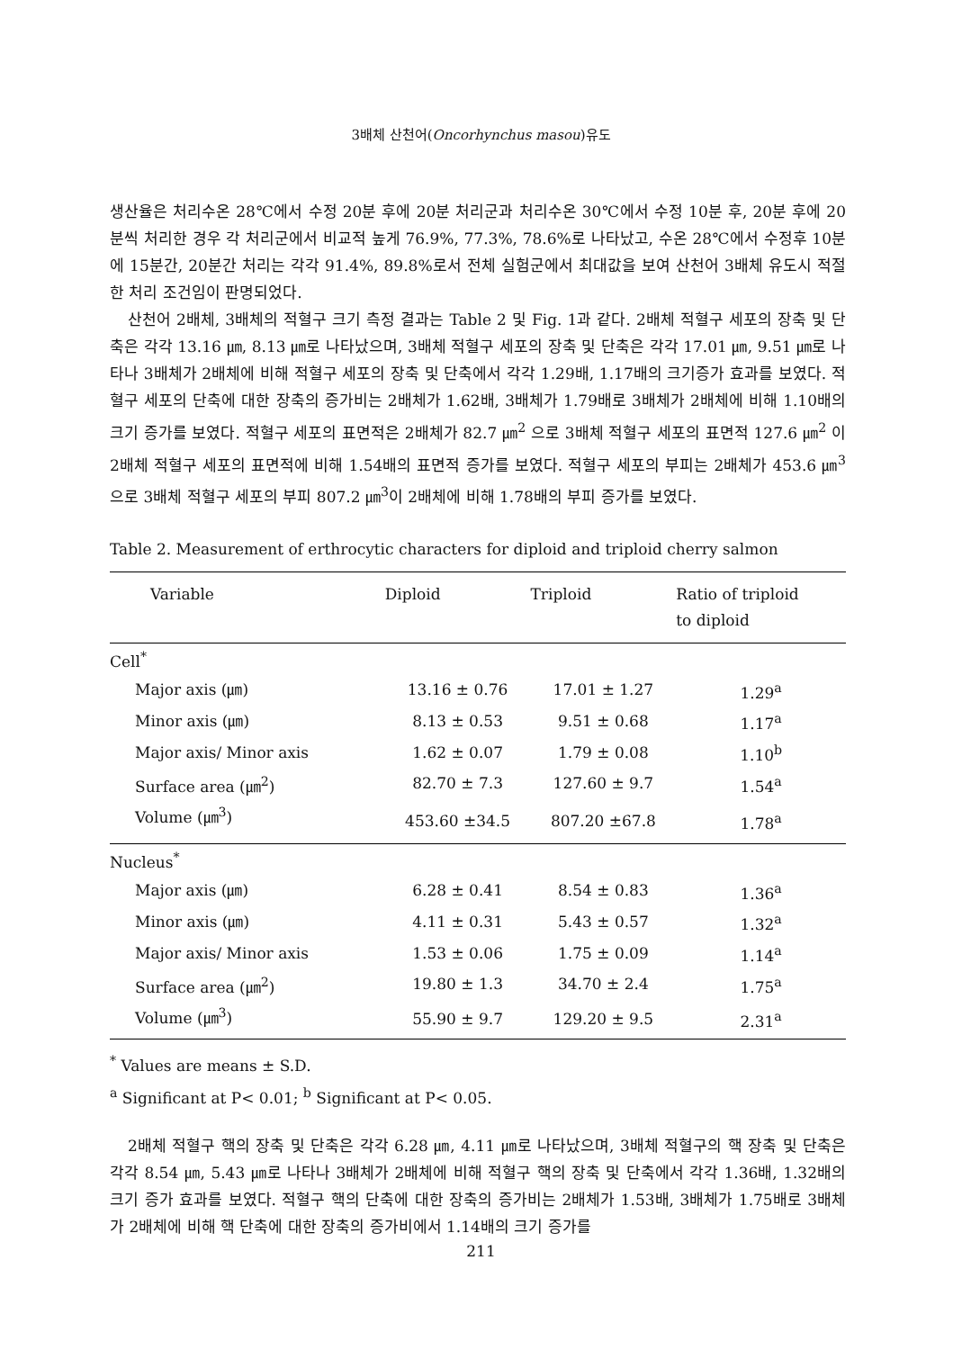3배체 산천어(Oncorhynchus masou)유도
생산율은 처리수온 28℃에서 수정 20분 후에 20분 처리군과 처리수온 30℃에서 수정 10분 후, 20분 후에 20분씩 처리한 경우 각 처리군에서 비교적 높게 76.9%, 77.3%, 78.6%로 나타났고, 수온 28℃에서 수정후 10분에 15분간, 20분간 처리는 각각 91.4%, 89.8%로서 전체 실험군에서 최대값을 보여 산천어 3배체 유도시 적절한 처리 조건임이 판명되었다.
산천어 2배체, 3배체의 적혈구 크기 측정 결과는 Table 2 및 Fig. 1과 같다. 2배체 적혈구 세포의 장축 및 단축은 각각 13.16 ㎛, 8.13 ㎛로 나타났으며, 3배체 적혈구 세포의 장축 및 단축은 각각 17.01 ㎛, 9.51 ㎛로 나타나 3배체가 2배체에 비해 적혈구 세포의 장축 및 단축에서 각각 1.29배, 1.17배의 크기증가 효과를 보였다. 적혈구 세포의 단축에 대한 장축의 증가비는 2배체가 1.62배, 3배체가 1.79배로 3배체가 2배체에 비해 1.10배의 크기 증가를 보였다. 적혈구 세포의 표면적은 2배체가 82.7 ㎛<sup>2</sup> 으로 3배체 적혈구 세포의 표면적 127.6 ㎛<sup>2</sup> 이 2배체 적혈구 세포의 표면적에 비해 1.54배의 표면적 증가를 보였다. 적혈구 세포의 부피는 2배체가 453.6 ㎛<sup>3</sup>으로 3배체 적혈구 세포의 부피 807.2 ㎛<sup>3</sup>이 2배체에 비해 1.78배의 부피 증가를 보였다.
Table 2. Measurement of erthrocytic characters for diploid and triploid cherry salmon
| Variable | Diploid | Triploid | Ratio of triploid to diploid |
| --- | --- | --- | --- |
| Cell<sup>*</sup> | | | |
| Major axis (㎛) | 13.16 ± 0.76 | 17.01 ± 1.27 | 1.29<sup>a</sup> |
| Minor axis (㎛) | 8.13 ± 0.53 | 9.51 ± 0.68 | 1.17<sup>a</sup> |
| Major axis/ Minor axis | 1.62 ± 0.07 | 1.79 ± 0.08 | 1.10<sup>b</sup> |
| Surface area (㎛<sup>2</sup>) | 82.70 ± 7.3 | 127.60 ± 9.7 | 1.54<sup>a</sup> |
| Volume (㎛<sup>3</sup>) | 453.60 ±34.5 | 807.20 ±67.8 | 1.78<sup>a</sup> |
| Nucleus<sup>*</sup> | | | |
| Major axis (㎛) | 6.28 ± 0.41 | 8.54 ± 0.83 | 1.36<sup>a</sup> |
| Minor axis (㎛) | 4.11 ± 0.31 | 5.43 ± 0.57 | 1.32<sup>a</sup> |
| Major axis/ Minor axis | 1.53 ± 0.06 | 1.75 ± 0.09 | 1.14<sup>a</sup> |
| Surface area (㎛<sup>2</sup>) | 19.80 ± 1.3 | 34.70 ± 2.4 | 1.75<sup>a</sup> |
| Volume (㎛<sup>3</sup>) | 55.90 ± 9.7 | 129.20 ± 9.5 | 2.31<sup>a</sup> |
<sup>*</sup> Values are means ± S.D.
<sup>a</sup> Significant at P< 0.01; <sup>b</sup> Significant at P< 0.05.
2배체 적혈구 핵의 장축 및 단축은 각각 6.28 ㎛, 4.11 ㎛로 나타났으며, 3배체 적혈구의 핵 장축 및 단축은 각각 8.54 ㎛, 5.43 ㎛로 나타나 3배체가 2배체에 비해 적혈구 핵의 장축 및 단축에서 각각 1.36배, 1.32배의 크기 증가 효과를 보였다. 적혈구 핵의 단축에 대한 장축의 증가비는 2배체가 1.53배, 3배체가 1.75배로 3배체가 2배체에 비해 핵 단축에 대한 장축의 증가비에서 1.14배의 크기 증가를
211